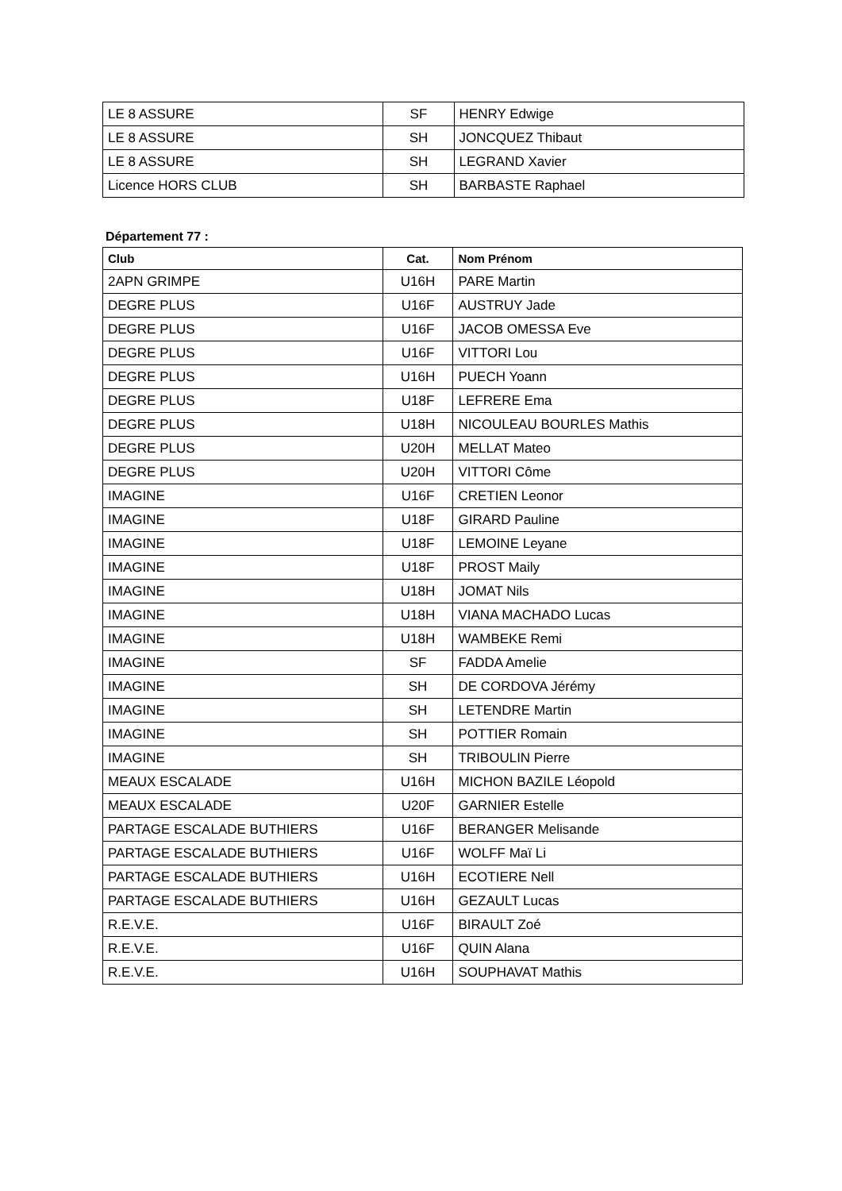| LE 8 ASSURE | SF | HENRY Edwige |
| LE 8 ASSURE | SH | JONCQUEZ Thibaut |
| LE 8 ASSURE | SH | LEGRAND Xavier |
| Licence HORS CLUB | SH | BARBASTE Raphael |
Département 77 :
| Club | Cat. | Nom Prénom |
| --- | --- | --- |
| 2APN GRIMPE | U16H | PARE Martin |
| DEGRE PLUS | U16F | AUSTRUY Jade |
| DEGRE PLUS | U16F | JACOB OMESSA Eve |
| DEGRE PLUS | U16F | VITTORI Lou |
| DEGRE PLUS | U16H | PUECH Yoann |
| DEGRE PLUS | U18F | LEFRERE Ema |
| DEGRE PLUS | U18H | NICOULEAU BOURLES Mathis |
| DEGRE PLUS | U20H | MELLAT Mateo |
| DEGRE PLUS | U20H | VITTORI Côme |
| IMAGINE | U16F | CRETIEN Leonor |
| IMAGINE | U18F | GIRARD Pauline |
| IMAGINE | U18F | LEMOINE Leyane |
| IMAGINE | U18F | PROST Maily |
| IMAGINE | U18H | JOMAT Nils |
| IMAGINE | U18H | VIANA MACHADO Lucas |
| IMAGINE | U18H | WAMBEKE Remi |
| IMAGINE | SF | FADDA Amelie |
| IMAGINE | SH | DE CORDOVA Jérémy |
| IMAGINE | SH | LETENDRE Martin |
| IMAGINE | SH | POTTIER Romain |
| IMAGINE | SH | TRIBOULIN Pierre |
| MEAUX ESCALADE | U16H | MICHON BAZILE Léopold |
| MEAUX ESCALADE | U20F | GARNIER Estelle |
| PARTAGE ESCALADE BUTHIERS | U16F | BERANGER Melisande |
| PARTAGE ESCALADE BUTHIERS | U16F | WOLFF Maï Li |
| PARTAGE ESCALADE BUTHIERS | U16H | ECOTIERE Nell |
| PARTAGE ESCALADE BUTHIERS | U16H | GEZAULT Lucas |
| R.E.V.E. | U16F | BIRAULT Zoé |
| R.E.V.E. | U16F | QUIN Alana |
| R.E.V.E. | U16H | SOUPHAVAT Mathis |